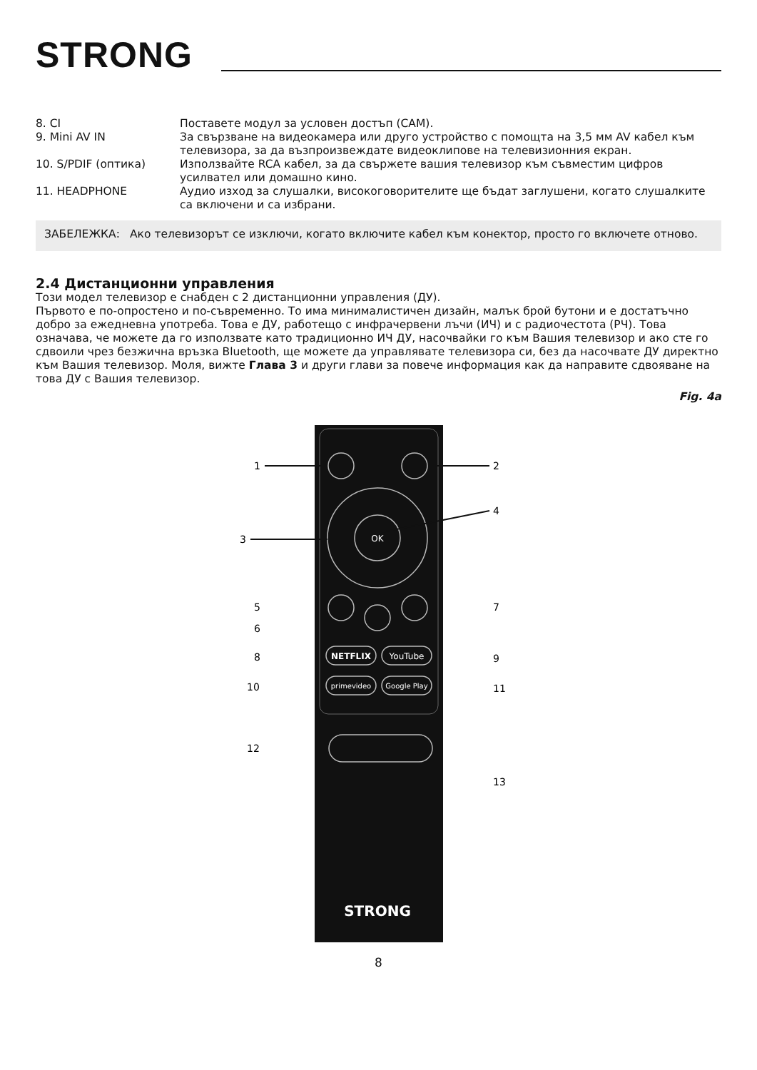STRONG
8. CI Поставете модул за условен достъп (CAM).
9. Mini AV IN За свързване на видеокамера или друго устройство с помощта на 3,5 мм AV кабел към телевизора, за да възпроизвеждате видеоклипове на телевизионния екран.
10. S/PDIF (оптика) Използвайте RCA кабел, за да свържете вашия телевизор към съвместим цифров усилвател или домашно кино.
11. HEADPHONE Аудио изход за слушалки, високоговорителите ще бъдат заглушени, когато слушалките са включени и са избрани.
ЗАБЕЛЕЖКА: Ако телевизорът се изключи, когато включите кабел към конектор, просто го включете отново.
2.4 Дистанционни управления
Този модел телевизор е снабден с 2 дистанционни управления (ДУ).
Първото е по-опростено и по-съвременно. То има минималистичен дизайн, малък брой бутони и е достатъчно добро за ежедневна употреба. Това е ДУ, работещо с инфрачервени лъчи (ИЧ) и с радиочестота (РЧ). Това означава, че можете да го използвате като традиционно ИЧ ДУ, насочвайки го към Вашия телевизор и ако сте го сдвоили чрез безжична връзка Bluetooth, ще можете да управлявате телевизора си, без да насочвате ДУ директно към Вашия телевизор. Моля, вижте Глава 3 и други глави за повече информация как да направите сдвояване на това ДУ с Вашия телевизор.
Fig. 4a
OK
NETFLIX
YouTube
primevideo
Google Play
STRONG
1
2
3
4
5
6
7
8
9
10
11
12
13
8